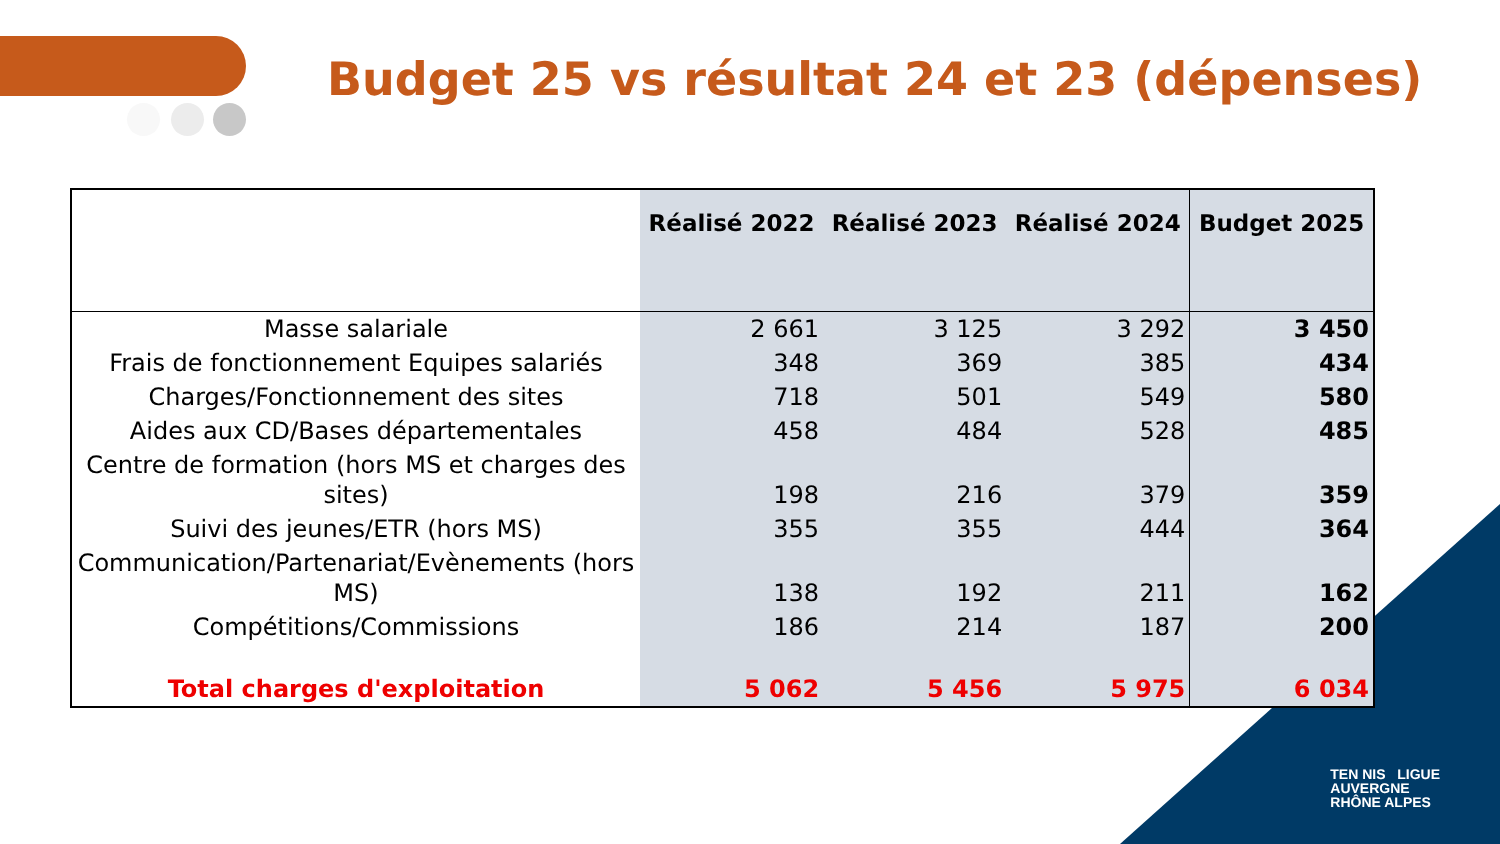Budget 25 vs résultat 24 et 23 (dépenses)
TEN NIS LIGUE
AUVERGNE
RHÔNE ALPES
| | Réalisé 2022 | Réalisé 2023 | Réalisé 2024 | Budget 2025 |
| --- | --- | --- | --- | --- |
| Masse salariale | 2 661 | 3 125 | 3 292 | 3 450 |
| Frais de fonctionnement Equipes salariés | 348 | 369 | 385 | 434 |
| Charges/Fonctionnement des sites | 718 | 501 | 549 | 580 |
| Aides aux CD/Bases départementales | 458 | 484 | 528 | 485 |
| Centre de formation (hors MS et charges des sites) | 198 | 216 | 379 | 359 |
| Suivi des jeunes/ETR (hors MS) | 355 | 355 | 444 | 364 |
| Communication/Partenariat/Evènements (hors MS) | 138 | 192 | 211 | 162 |
| Compétitions/Commissions | 186 | 214 | 187 | 200 |
| Total charges d'exploitation | 5 062 | 5 456 | 5 975 | 6 034 |